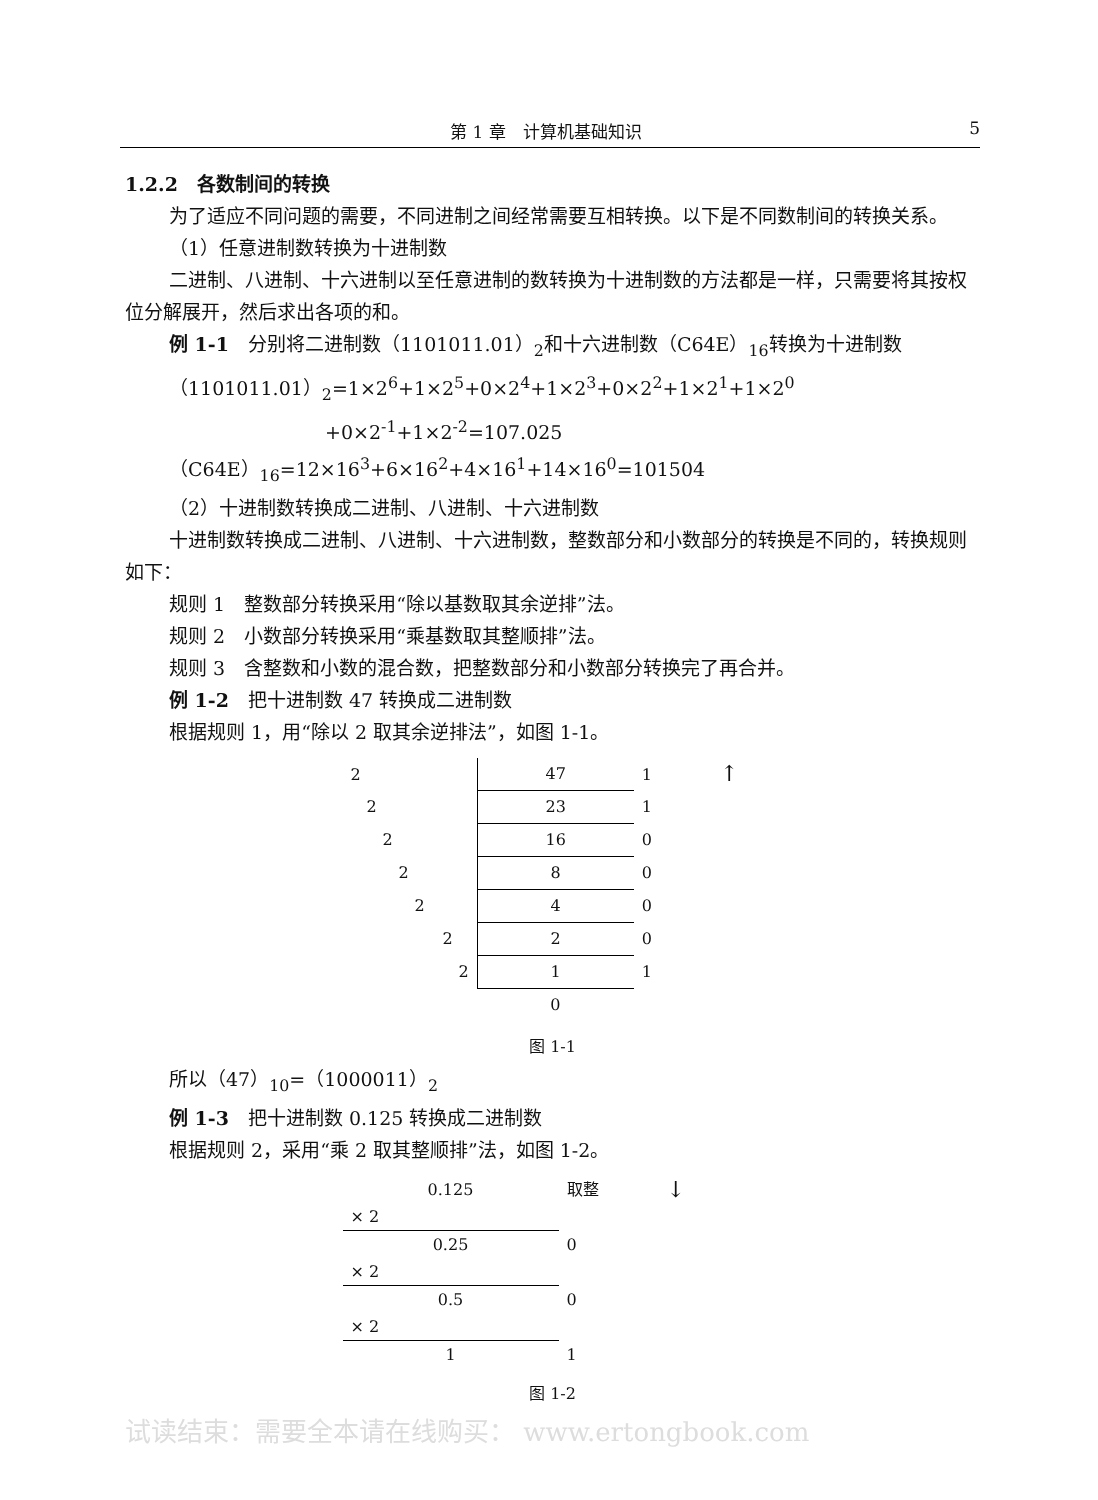第 1 章　计算机基础知识 5
1.2.2　各数制间的转换
为了适应不同问题的需要，不同进制之间经常需要互相转换。以下是不同数制间的转换关系。
（1）任意进制数转换为十进制数
二进制、八进制、十六进制以至任意进制的数转换为十进制数的方法都是一样，只需要将其按权位分解展开，然后求出各项的和。
例 1-1　分别将二进制数（1101011.01）<sub>2</sub>和十六进制数（C64E）<sub>16</sub>转换为十进制数
（1101011.01）<sub>2</sub>=1×2<sup>6</sup>+1×2<sup>5</sup>+0×2<sup>4</sup>+1×2<sup>3</sup>+0×2<sup>2</sup>+1×2<sup>1</sup>+1×2<sup>0</sup>
+0×2<sup>-1</sup>+1×2<sup>-2</sup>=107.025
（C64E）<sub>16</sub>=12×16<sup>3</sup>+6×16<sup>2</sup>+4×16<sup>1</sup>+14×16<sup>0</sup>=101504
（2）十进制数转换成二进制、八进制、十六进制数
十进制数转换成二进制、八进制、十六进制数，整数部分和小数部分的转换是不同的，转换规则如下：
规则 1　整数部分转换采用“除以基数取其余逆排”法。
规则 2　小数部分转换采用“乘基数取其整顺排”法。
规则 3　含整数和小数的混合数，把整数部分和小数部分转换完了再合并。
例 1-2　把十进制数 47 转换成二进制数
根据规则 1，用“除以 2 取其余逆排法”，如图 1-1。
| 2 | 47 | 1 |
| 2 | 23 | 1 |
| 2 | 16 | 0 |
| 2 | 8 | 0 |
| 2 | 4 | 0 |
| 2 | 2 | 0 |
| 2 | 1 | 1 |
| | 0 | |
↑
图 1-1
所以（47）<sub>10</sub>=（1000011）<sub>2</sub>
例 1-3　把十进制数 0.125 转换成二进制数
根据规则 2，采用“乘 2 取其整顺排”法，如图 1-2。
| 0.125 | 取整 |
| × 2 | |
| 0.25 | 0 |
| × 2 | |
| 0.5 | 0 |
| × 2 | |
| 1 | 1 |
↓
图 1-2
试读结束：需要全本请在线购买： www.ertongbook.com